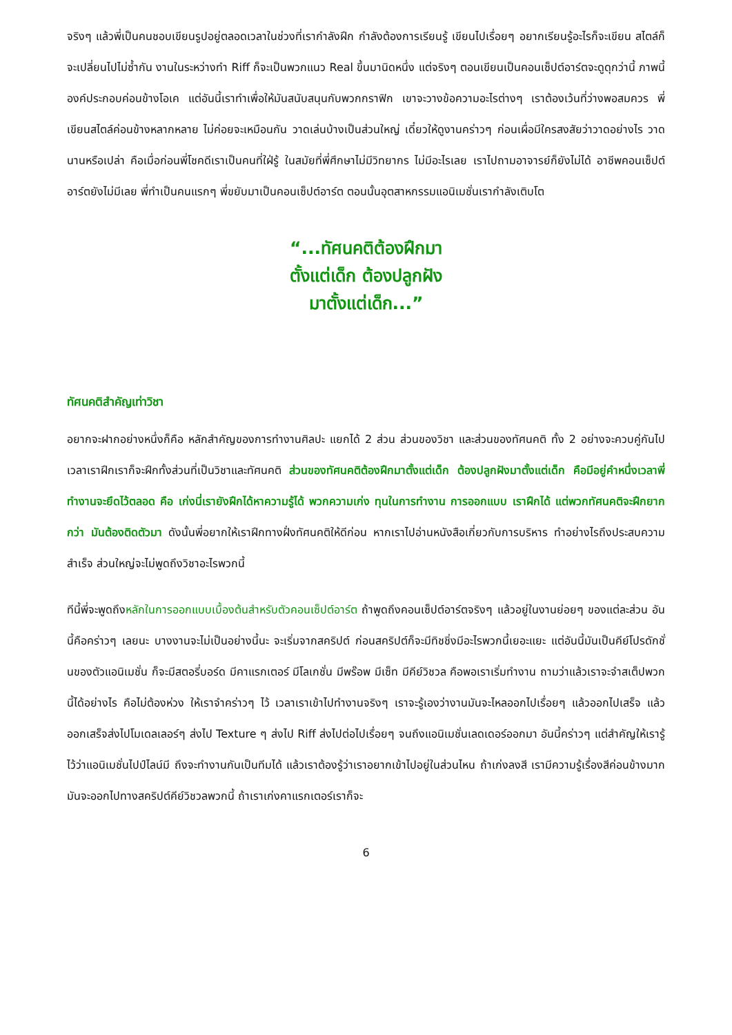จริงๆ แล้วพี่เป็นคนชอบเขียนรูปอยู่ตลอดเวลาในช่วงที่เรากำลังฝึก กำลังต้องการเรียนรู้ เขียนไปเรื่อยๆ อยากเรียนรู้อะไรก็จะเขียน สไตล์ก็จะเปลี่ยนไปไม่ซ้ำกัน งานในระหว่างทำ Riff ก็จะเป็นพวกแนว Real ขึ้นมานิดหนึ่ง แต่จริงๆ ตอนเขียนเป็นคอนเซ็ปต์อาร์ตจะดูดุกว่านี้ ภาพนี้องค์ประกอบค่อนข้างโอเค แต่อันนี้เราทำเพื่อให้มันสนับสนุนกับพวกกราฟิก เขาจะวางข้อความอะไรต่างๆ เราต้องเว้นที่ว่างพอสมควร พี่เขียนสไตล์ค่อนข้างหลากหลาย ไม่ค่อยจะเหมือนกัน วาดเล่นบ้างเป็นส่วนใหญ่ เดี๋ยวให้ดูงานคร่าวๆ ก่อนเผื่อมีใครสงสัยว่าวาดอย่างไร วาดนานหรือเปล่า คือเมื่อก่อนพี่โชคดีเราเป็นคนที่ใฝ่รู้ ในสมัยที่พี่ศึกษาไม่มีวิทยากร ไม่มีอะไรเลย เราไปถามอาจารย์ก็ยังไม่ได้ อาชีพคอนเซ็ปต์อาร์ตยังไม่มีเลย พี่ทำเป็นคนแรกๆ พี่ขยับมาเป็นคอนเซ็ปต์อาร์ต ตอนนั้นอุตสาหกรรมแอนิเมชั่นเรากำลังเติบโต
“...ทัศนคติต้องฝึกมา
ตั้งแต่เด็ก ต้องปลูกฝัง
มาตั้งแต่เด็ก...”
ทัศนคติสำคัญเท่าวิชา
อยากจะฝากอย่างหนึ่งก็คือ หลักสำคัญของการทำงานศิลปะ แยกได้ 2 ส่วน ส่วนของวิชา และส่วนของทัศนคติ ทั้ง 2 อย่างจะควบคู่กันไป เวลาเราฝึกเราก็จะฝึกทั้งส่วนที่เป็นวิชาและทัศนคติ ส่วนของทัศนคติต้องฝึกมาตั้งแต่เด็ก ต้องปลูกฝังมาตั้งแต่เด็ก คือมีอยู่คำหนึ่งเวลาพี่ทำงานจะยึดไว้ตลอด คือ เก่งนี่เรายังฝึกได้หาความรู้ได้ พวกความเก่ง ทุนในการทำงาน การออกแบบ เราฝึกได้ แต่พวกทัศนคติจะฝึกยากกว่า มันต้องติดตัวมา ดังนั้นพี่อยากให้เราฝึกทางฝั่งทัศนคติให้ดีก่อน หากเราไปอ่านหนังสือเกี่ยวกับการบริหาร ทำอย่างไรถึงประสบความสำเร็จ ส่วนใหญ่จะไม่พูดถึงวิชาอะไรพวกนี้
ทีนี้พี่จะพูดถึงหลักในการออกแบบเบื้องต้นสำหรับตัวคอนเซ็ปต์อาร์ต ถ้าพูดถึงคอนเซ็ปต์อาร์ตจริงๆ แล้วอยู่ในงานย่อยๆ ของแต่ละส่วน อันนี้คือคร่าวๆ เลยนะ บางงานจะไม่เป็นอย่างนี้นะ จะเริ่มจากสคริปต์ ก่อนสคริปต์ก็จะมีทิชชิ่งมีอะไรพวกนี้เยอะแยะ แต่อันนี้มันเป็นคีย์โปรดักชั่นของตัวแอนิเมชั่น ก็จะมีสตอรี่บอร์ด มีคาแรกเตอร์ มีโลเกชั่น มีพร๊อพ มีเซ็ท มีคีย์วิชวล คือพอเราเริ่มทำงาน ถามว่าแล้วเราจะจำสเต็ปพวกนี้ได้อย่างไร คือไม่ต้องห่วง ให้เราจำคร่าวๆ ไว้ เวลาเราเข้าไปทำงานจริงๆ เราจะรู้เองว่างานมันจะไหลออกไปเรื่อยๆ แล้วออกไปเสร็จ แล้วออกเสร็จส่งไปโมเดลเลอร์ๆ ส่งไป Texture ๆ ส่งไป Riff ส่งไปต่อไปเรื่อยๆ จนถึงแอนิเมชั่นเลดเดอร์ออกมา อันนี้คร่าวๆ แต่สำคัญให้เรารู้ไว้ว่าแอนิเมชั่นไปป์ไลน์มี ถึงจะทำงานกันเป็นทีมได้ แล้วเราต้องรู้ว่าเราอยากเข้าไปอยู่ในส่วนไหน ถ้าเก่งลงสี เรามีความรู้เรื่องสีค่อนข้างมาก มันจะออกไปทางสคริปต์คีย์วิชวลพวกนี้ ถ้าเราเก่งคาแรกเตอร์เราก็จะ
6